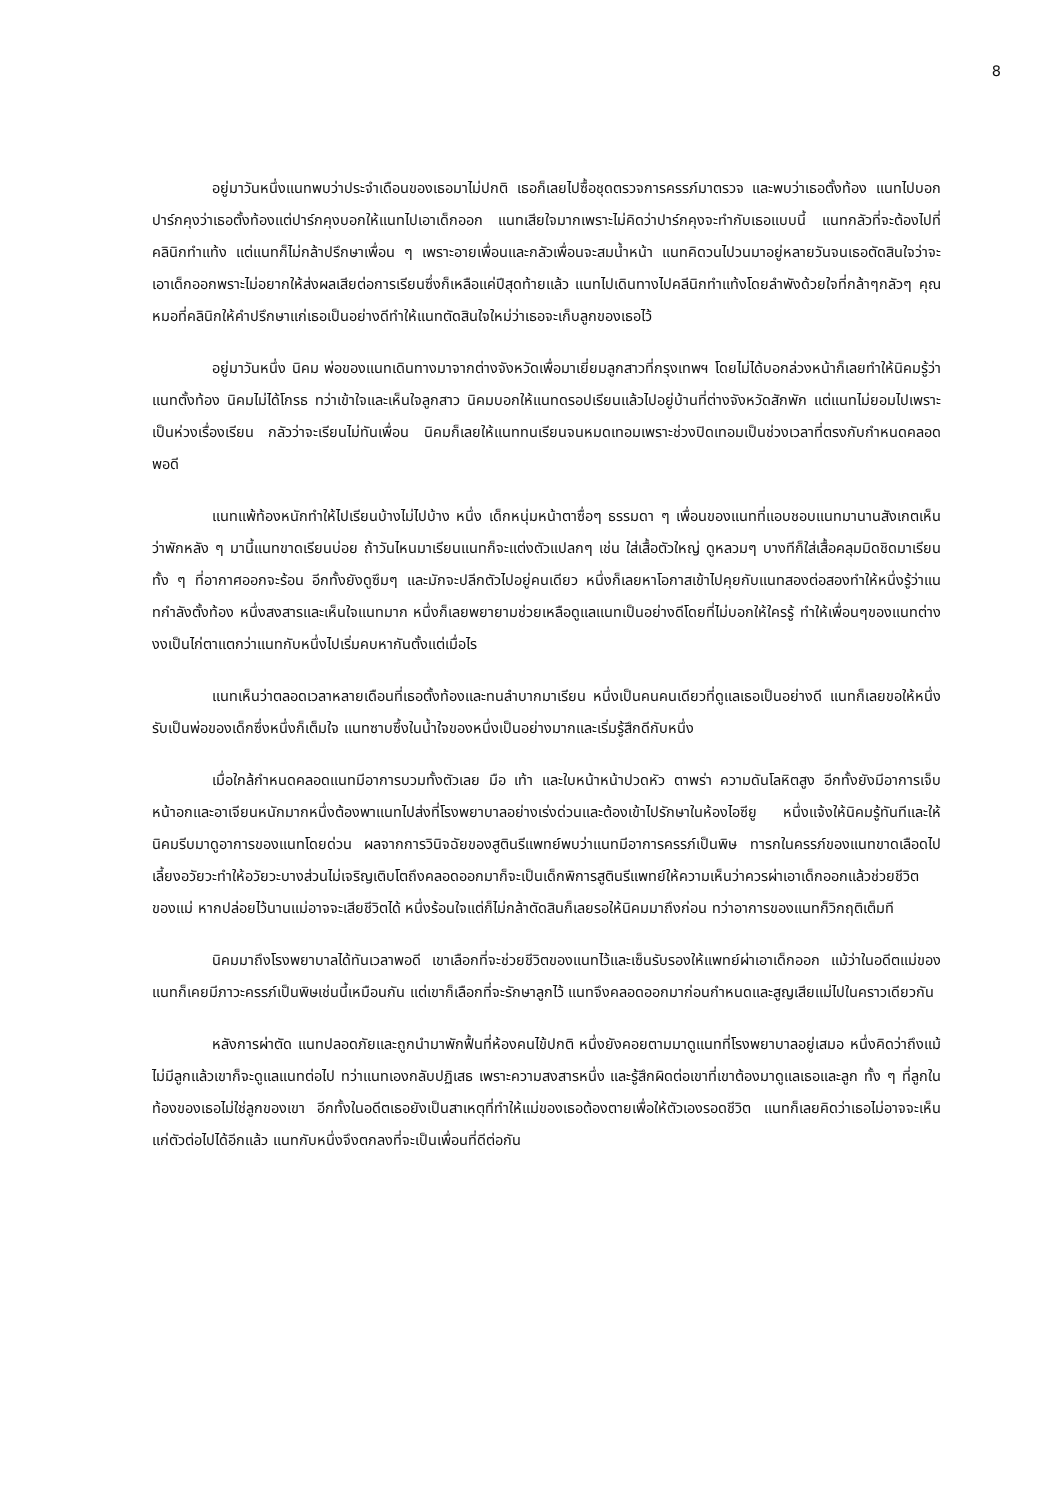8
อยู่มาวันหนึ่งแนทพบว่าประจำเดือนของเธอมาไม่ปกติ เธอก็เลยไปซื้อชุดตรวจการครรภ์มาตรวจ และพบว่าเธอตั้งท้อง แนทไปบอกปาร์กคุงว่าเธอตั้งท้องแต่ปาร์กคุงบอกให้แนทไปเอาเด็กออก แนทเสียใจมากเพราะไม่คิดว่าปาร์กคุงจะทำกับเธอแบบนี้ แนทกลัวที่จะต้องไปที่คลินิกทำแท้ง แต่แนทก็ไม่กล้าปรึกษาเพื่อน ๆ เพราะอายเพื่อนและกลัวเพื่อนจะสมน้ำหน้า แนทคิดวนไปวนมาอยู่หลายวันจนเธอตัดสินใจว่าจะเอาเด็กออกพราะไม่อยากให้ส่งผลเสียต่อการเรียนซึ่งก็เหลือแค่ปีสุดท้ายแล้ว แนทไปเดินทางไปคลีนิกทำแท้งโดยลำพังด้วยใจที่กล้าๆกลัวๆ คุณหมอที่คลินิกให้คำปรึกษาแก่เธอเป็นอย่างดีทำให้แนทตัดสินใจใหม่ว่าเธอจะเก็บลูกของเธอไว้
อยู่มาวันหนึ่ง นิคม พ่อของแนทเดินทางมาจากต่างจังหวัดเพื่อมาเยี่ยมลูกสาวที่กรุงเทพฯ โดยไม่ได้บอกล่วงหน้าก็เลยทำให้นิคมรู้ว่าแนทตั้งท้อง นิคมไม่ได้โกรธ ทว่าเข้าใจและเห็นใจลูกสาว นิคมบอกให้แนทดรอปเรียนแล้วไปอยู่บ้านที่ต่างจังหวัดสักพัก แต่แนทไม่ยอมไปเพราะเป็นห่วงเรื่องเรียน กลัวว่าจะเรียนไม่ทันเพื่อน นิคมก็เลยให้แนททนเรียนจนหมดเทอมเพราะช่วงปิดเทอมเป็นช่วงเวลาที่ตรงกับกำหนดคลอดพอดี
แนทแพ้ท้องหนักทำให้ไปเรียนบ้างไม่ไปบ้าง หนึ่ง เด็กหนุ่มหน้าตาซื่อๆ ธรรมดา ๆ เพื่อนของแนทที่แอบชอบแนทมานานสังเกตเห็นว่าพักหลัง ๆ มานี้แนทขาดเรียนบ่อย ถ้าวันไหนมาเรียนแนทก็จะแต่งตัวแปลกๆ เช่น ใส่เสื้อตัวใหญ่ ดูหลวมๆ บางทีก็ใส่เสื้อคลุมมิดชิดมาเรียนทั้ง ๆ ที่อากาศออกจะร้อน อีกทั้งยังดูซึมๆ และมักจะปลีกตัวไปอยู่คนเดียว หนึ่งก็เลยหาโอกาสเข้าไปคุยกับแนทสองต่อสองทำให้หนึ่งรู้ว่าแนทกำลังตั้งท้อง หนึ่งสงสารและเห็นใจแนทมาก หนึ่งก็เลยพยายามช่วยเหลือดูแลแนทเป็นอย่างดีโดยที่ไม่บอกให้ใครรู้ ทำให้เพื่อนๆของแนทต่างงงเป็นไก่ตาแตกว่าแนทกับหนึ่งไปเริ่มคบหากันตั้งแต่เมื่อไร
แนทเห็นว่าตลอดเวลาหลายเดือนที่เธอตั้งท้องและทนลำบากมาเรียน หนึ่งเป็นคนคนเดียวที่ดูแลเธอเป็นอย่างดี แนทก็เลยขอให้หนึ่งรับเป็นพ่อของเด็กซึ่งหนึ่งก็เต็มใจ แนทซาบซึ้งในน้ำใจของหนึ่งเป็นอย่างมากและเริ่มรู้สึกดีกับหนึ่ง
เมื่อใกล้กำหนดคลอดแนทมีอาการบวมทั้งตัวเลย มือ เท้า และใบหน้าหน้าปวดหัว ตาพร่า ความดันโลหิตสูง อีกทั้งยังมีอาการเจ็บหน้าอกและอาเจียนหนักมากหนึ่งต้องพาแนทไปส่งที่โรงพยาบาลอย่างเร่งด่วนและต้องเข้าไปรักษาในห้องไอซียู หนึ่งแจ้งให้นิคมรู้ทันทีและให้นิคมรีบมาดูอาการของแนทโดยด่วน ผลจากการวินิจฉัยของสูตินรีแพทย์พบว่าแนทมีอาการครรภ์เป็นพิษ ทารกในครรภ์ของแนทขาดเลือดไปเลี้ยงอวัยวะทำให้อวัยวะบางส่วนไม่เจริญเติบโตถึงคลอดออกมาก็จะเป็นเด็กพิการสูตินรีแพทย์ให้ความเห็นว่าควรผ่าเอาเด็กออกแล้วช่วยชีวิตของแม่ หากปล่อยไว้นานแม่อาจจะเสียชีวิตได้ หนึ่งร้อนใจแต่ก็ไม่กล้าตัดสินก็เลยรอให้นิคมมาถึงก่อน ทว่าอาการของแนทก็วิกฤติเต็มที
นิคมมาถึงโรงพยาบาลได้ทันเวลาพอดี เขาเลือกที่จะช่วยชีวิตของแนทไว้และเซ็นรับรองให้แพทย์ผ่าเอาเด็กออก แม้ว่าในอดีตแม่ของแนทก็เคยมีภาวะครรภ์เป็นพิษเช่นนี้เหมือนกัน แต่เขาก็เลือกที่จะรักษาลูกไว้ แนทจึงคลอดออกมาก่อนกำหนดและสูญเสียแม่ไปในคราวเดียวกัน
หลังการผ่าตัด แนทปลอดภัยและถูกนำมาพักฟื้นที่ห้องคนไข้ปกติ หนึ่งยังคอยตามมาดูแนทที่โรงพยาบาลอยู่เสมอ หนึ่งคิดว่าถึงแม้ไม่มีลูกแล้วเขาก็จะดูแลแนทต่อไป ทว่าแนทเองกลับปฏิเสธ เพราะความสงสารหนึ่ง และรู้สึกผิดต่อเขาที่เขาต้องมาดูแลเธอและลูก ทั้ง ๆ ที่ลูกในท้องของเธอไม่ใช่ลูกของเขา อีกทั้งในอดีตเธอยังเป็นสาเหตุที่ทำให้แม่ของเธอต้องตายเพื่อให้ตัวเองรอดชีวิต แนทก็เลยคิดว่าเธอไม่อาจจะเห็นแก่ตัวต่อไปได้อีกแล้ว แนทกับหนึ่งจึงตกลงที่จะเป็นเพื่อนที่ดีต่อกัน